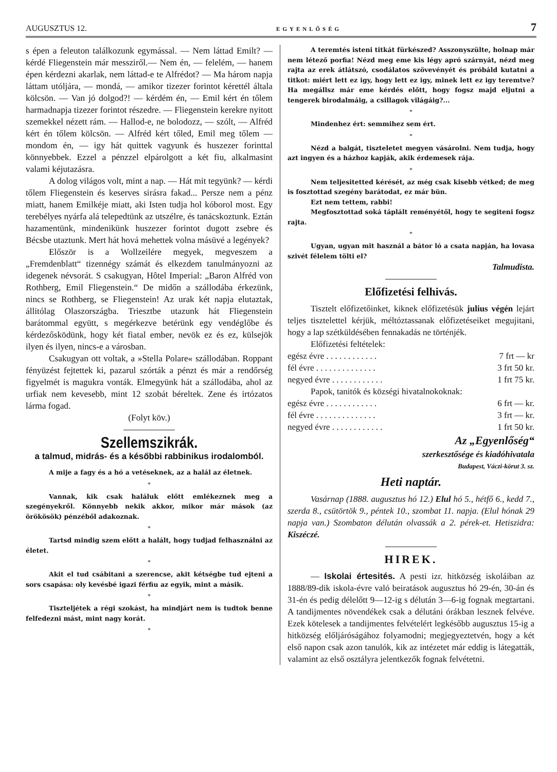AUGUSZTUS 12. EGYENLŐSÉG 7
s épen a feleuton találkozunk egymással. — Nem láttad Emilt? — kérdé Fliegenstein már messziről.— Nem én, — felelém, — hanem épen kérdezni akarlak, nem láttad-e te Alfrédot? — Ma három napja láttam utóljára, — mondá, — amikor tizezer forintot kérettél általa kölcsön. — Van jó dolgod?! — kérdém én, — Emil kért én tőlem harmadnapja tizezer forintot részedre. — Fliegenstein kerekre nyitott szemekkel nézett rám. — Hallod-e, ne bolodozz, — szólt, — Alfréd kért én tőlem kölcsön. — Alfréd kért tőled, Emil meg tőlem — mondom én, — igy hát quittek vagyunk és huszezer forinttal könnyebbek. Ezzel a pénzzel elpárolgott a két fiu, alkalmasint valami kéjutazásra.
A dolog világos volt, mint a nap. — Hát mit tegyünk? — kérdi tőlem Fliegenstein és keserves sirásra fakad... Persze nem a pénz miatt, hanem Emilkéje miatt, aki Isten tudja hol kóborol most. Egy terebélyes nyárfa alá telepedtünk az utszélre, és tanácskoztunk. Eztán hazamentünk, mindenikünk huszezer forintot dugott zsebre és Bécsbe utaztunk. Mert hát hová mehettek volna másüvé a legények?
Először is a Wollzeilére megyek, megveszem a „Fremdenblatt“ tizennégy számát és elkezdem tanulmányozni az idegenek névsorát. S csakugyan, Hôtel Imperial: „Baron Alfréd von Rothberg, Emil Fliegenstein.“ De midőn a szállodába érkezünk, nincs se Rothberg, se Fliegenstein! Az urak két napja elutaztak, állitólag Olaszországba. Triesztbe utazunk hát Fliegenstein barátommal együtt, s megérkezve betérünk egy vendéglőbe és kérdezősködünk, hogy két fiatal ember, nevök ez és ez, külsejök ilyen és ilyen, nincs-e a városban.
Csakugyan ott voltak, a »Stella Polare« szállodában. Roppant fényüzést fejtettek ki, pazarul szórták a pénzt és már a rendőrség figyelmét is magukra vonták. Elmegyünk hát a szállodába, ahol az urfiak nem kevesebb, mint 12 szobát béreltek. Zene és irtózatos lárma fogad.
(Folyt köv.)
Szellemszikrák.
a talmud, midrás- és a későbbi rabbinikus irodalomból.
A mije a fagy és a hó a vetéseknek, az a halál az életnek.
*
Vannak, kik csak haláluk előtt emlékeznek meg a szegényekről. Könnyebb nekik akkor, mikor már mások (az örökösök) pénzéből adakoznak.
*
Tartsd mindig szem előtt a halált, hogy tudjad felhasználni az életet.
*
Akit el tud csábitani a szerencse, akit kétségbe tud ejteni a sors csapása: oly kevésbé igazi férfiu az egyik, mint a másik.
*
Tiszteljétek a régi szokást, ha mindjárt nem is tudtok benne felfedezni mást, mint nagy korát.
*
A teremtés isteni titkát fürkészed? Asszonyszülte, holnap már nem létező porfia! Nézd meg eme kis légy apró szárnyát, nézd meg rajta az erek átlátszó, csodálatos szövevényét és próbáld kutatni a titkot: miért lett ez igy, hogy lett ez igy, minek lett ez igy teremtve? Ha megállsz már eme kérdés előtt, hogy fogsz majd eljutni a tengerek birodalmáig, a csillagok világáig?...
*
Mindenhez ért: semmihez sem ért.
*
Nézd a balgát, tiszteletet megyen vásárolni. Nem tudja, hogy azt ingyen és a házhoz kapják, akik érdemesek rája.
*
Nem teljesitetted kérését, az még csak kisebb vétked; de meg is fosztottad szegény barátodat, ez már bün.
Ezt nem tettem, rabbi!
Megfosztottad soká táplált reményétől, hogy te segiteni fogsz rajta.
*
Ugyan, ugyan mit használ a bátor ló a csata napján, ha lovasa szivét félelem tölti el?
Talmudista.
Előfizetési felhivás.
Tisztelt előfizetőinket, kiknek előfizetésük julius végén lejárt teljes tisztelettel kérjük, méltóztassanak előfizetéseiket megujitani, hogy a lap szétküldésében fennakadás ne történjék.
Előfizetési feltételek:
egész évre . . . . . . . . . . . . 7 frt — kr
fél évre . . . . . . . . . . . . . . 3 frt 50 kr.
negyed évre . . . . . . . . . . . . 1 frt 75 kr.
Papok, tanitók és községi hivatalnokoknak:
egész évre . . . . . . . . . . . . 6 frt — kr.
fél évre . . . . . . . . . . . . . . 3 frt — kr.
negyed évre . . . . . . . . . . . . 1 frt 50 kr.
Az „Egyenlőség“
szerkesztősége és kiadóhivatala
Budapest, Váczi-körut 3. sz.
Heti naptár.
Vasárnap (1888. augusztus hó 12.) Elul hó 5., hétfő 6., kedd 7., szerda 8., csütörtök 9., péntek 10., szombat 11. napja. (Elul hónak 29 napja van.) Szombaton délután olvassák a 2. pérek-et. Hetiszidra: Kiszéczé.
HIREK.
— Iskolai értesités. A pesti izr. hitközség iskoláiban az 1888/89-dik iskola-évre való beiratások augusztus hó 29-én, 30-án és 31-én és pedig délelőtt 9—12-ig s délután 3—6-ig fognak megtartani. A tandijmentes növendékek csak a délutáni órákban lesznek felvéve. Ezek kötelesek a tandijmentes felvételért legkésőbb augusztus 15-ig a hitközség előljáróságához folyamodni; megjegyeztetvén, hogy a két első napon csak azon tanulók, kik az intézetet már eddig is látegatták, valamint az első osztályra jelentkezők fognak felvétetni.